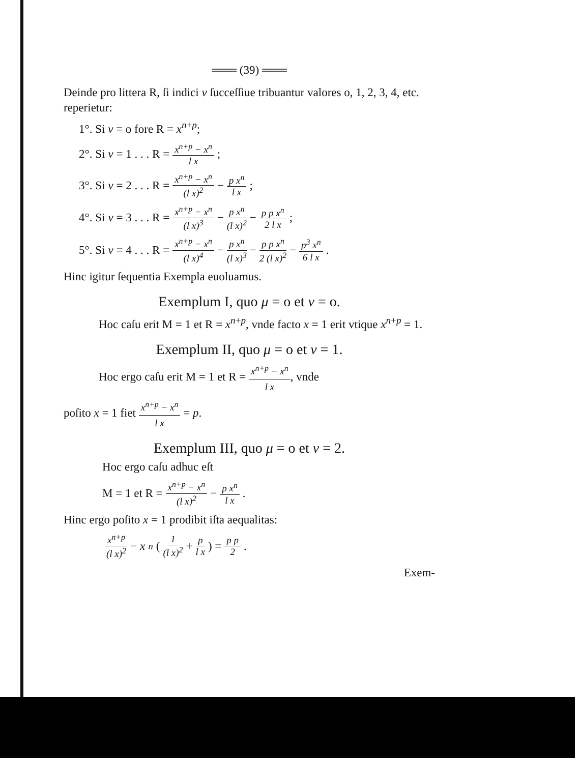═══ (39) ═══
Deinde pro littera R, ſi indici ν ſucceſſiue tribuantur valores o, 1, 2, 3, 4, etc. reperietur:
1°. Si ν = o fore R = x<sup>n+p</sup>;
2°. Si ν = 1 . . . R = x<sup>n+p</sup> − x<sup>n</sup> l x;
3°. Si ν = 2 . . . R = x<sup>n+p</sup> − x<sup>n</sup> (l x)<sup>2</sup> − p x<sup>n</sup> l x;
4°. Si ν = 3 . . . R = x<sup>n+p</sup> − x<sup>n</sup> (l x)<sup>3</sup> − p x<sup>n</sup> (l x)<sup>2</sup> − p p x<sup>n</sup> 2 l x;
5°. Si ν = 4 . . . R = x<sup>n+p</sup> − x<sup>n</sup> (l x)<sup>4</sup> − p x<sup>n</sup> (l x)<sup>3</sup> − p p x<sup>n</sup> 2 (l x)<sup>2</sup> − p<sup>3</sup> x<sup>n</sup> 6 l x.
Hinc igitur ſequentia Exempla euoluamus.
Exemplum I, quo μ = o et ν = o.
   Hoc caſu erit M = 1 et R = x<sup>n+p</sup>, vnde facto x = 1 erit vtique x<sup>n+p</sup> = 1.
Exemplum II, quo μ = o et ν = 1.
   Hoc ergo caſu erit M = 1 et R = x<sup>n+p</sup> − x<sup>n</sup> l x, vnde
poſito x = 1 fiet x<sup>n+p</sup> − x<sup>n</sup> l x = p.
Exemplum III, quo μ = o et ν = 2.
  Hoc ergo caſu adhuc eſt
  M = 1 et R = x<sup>n+p</sup> − x<sup>n</sup> (l x)<sup>2</sup> − p x<sup>n</sup> l x.
Hinc ergo poſito x = 1 prodibit iſta aequalitas:
  x<sup>n+p</sup> (l x)<sup>2</sup> − x<sup>n</sup> ( 1 (l x)<sup>2</sup> + p l x ) = p p 2.
Exem-